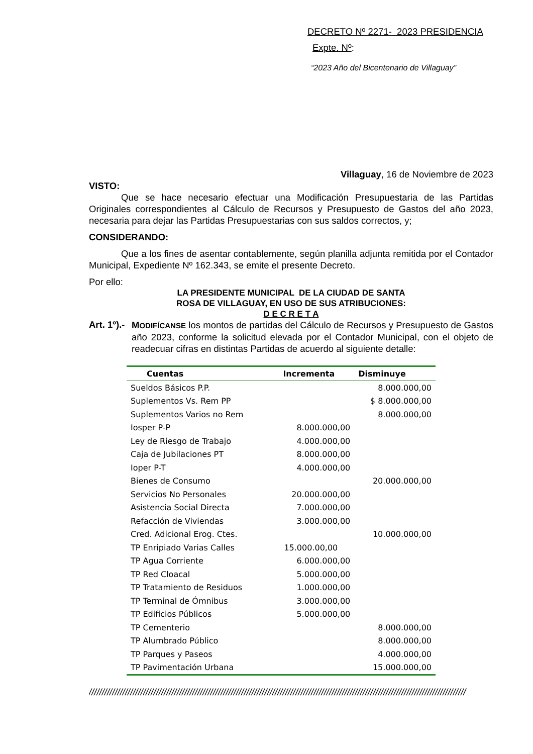DECRETO Nº 2271- 2023 PRESIDENCIA
Expte. Nº:
“2023 Año del Bicentenario de Villaguay”
Villaguay, 16 de Noviembre de 2023
VISTO:
Que se hace necesario efectuar una Modificación Presupuestaria de las Partidas Originales correspondientes al Cálculo de Recursos y Presupuesto de Gastos del año 2023, necesaria para dejar las Partidas Presupuestarias con sus saldos correctos, y;
CONSIDERANDO:
Que a los fines de asentar contablemente, según planilla adjunta remitida por el Contador Municipal, Expediente Nº 162.343, se emite el presente Decreto.
Por ello:
LA PRESIDENTE MUNICIPAL DE LA CIUDAD DE SANTA
ROSA DE VILLAGUAY, EN USO DE SUS ATRIBUCIONES:
D E C R E T A
Art. 1º).-
MODIFÍCANSE los montos de partidas del Cálculo de Recursos y Presupuesto de Gastos año 2023, conforme la solicitud elevada por el Contador Municipal, con el objeto de readecuar cifras en distintas Partidas de acuerdo al siguiente detalle:
| Cuentas | Incrementa | Disminuye |
| --- | --- | --- |
| Sueldos Básicos P.P. | | 8.000.000,00 |
| Suplementos Vs. Rem PP | | $ 8.000.000,00 |
| Suplementos Varios no Rem | | 8.000.000,00 |
| Iosper P-P | 8.000.000,00 | |
| Ley de Riesgo de Trabajo | 4.000.000,00 | |
| Caja de Jubilaciones PT | 8.000.000,00 | |
| Ioper P-T | 4.000.000,00 | |
| Bienes de Consumo | | 20.000.000,00 |
| Servicios No Personales | 20.000.000,00 | |
| Asistencia Social Directa | 7.000.000,00 | |
| Refacción de Viviendas | 3.000.000,00 | |
| Cred. Adicional Erog. Ctes. | | 10.000.000,00 |
| TP Enripiado Varias Calles | 15.000.00,00 | |
| TP Agua Corriente | 6.000.000,00 | |
| TP Red Cloacal | 5.000.000,00 | |
| TP Tratamiento de Residuos | 1.000.000,00 | |
| TP Terminal de Ómnibus | 3.000.000,00 | |
| TP Edificios Públicos | 5.000.000,00 | |
| TP Cementerio | | 8.000.000,00 |
| TP Alumbrado Público | | 8.000.000,00 |
| TP Parques y Paseos | | 4.000.000,00 |
| TP Pavimentación Urbana | | 15.000.000,00 |
//////////////////////////////////////////////////////////////////////////////////////////////////////////////////////////////////////////////////